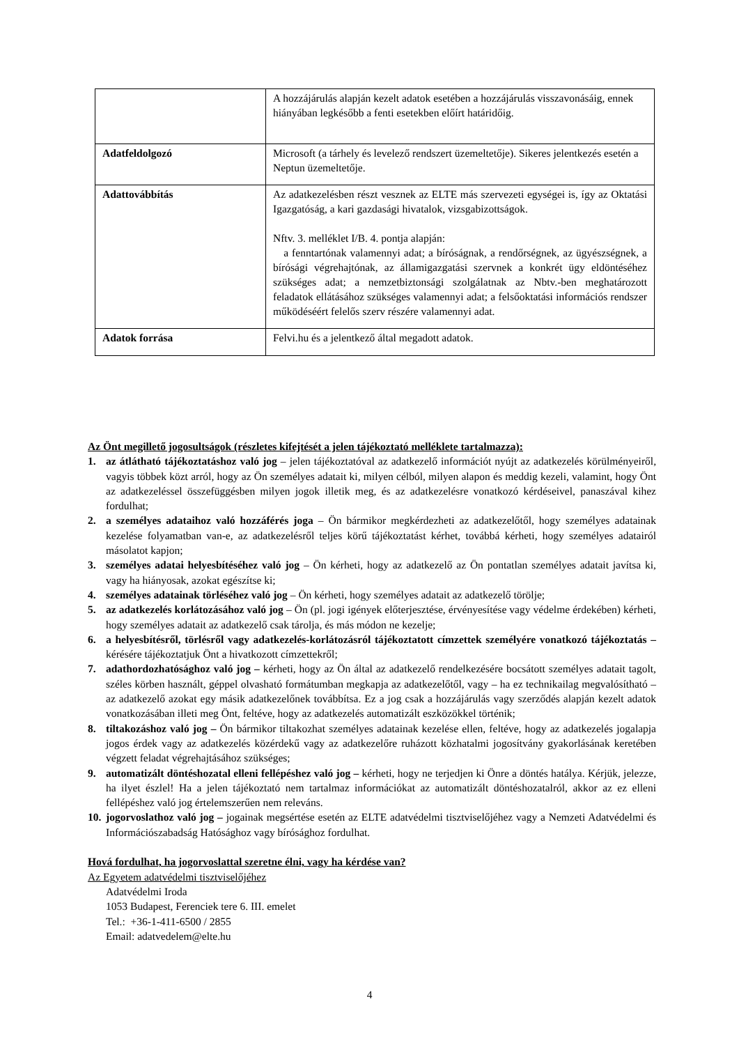| | A hozzájárulás alapján kezelt adatok esetében a hozzájárulás visszavonásáig, ennek hiányában legkésőbb a fenti esetekben előírt határidőig. |
| Adatfeldolgozó | Microsoft (a tárhely és levelező rendszert üzemeltetője). Sikeres jelentkezés esetén a Neptun üzemeltetője. |
| Adattovábbítás | Az adatkezelésben részt vesznek az ELTE más szervezeti egységei is, így az Oktatási Igazgatóság, a kari gazdasági hivatalok, vizsgabizottságok. Nftv. 3. melléklet I/B. 4. pontja alapján: a fenntartónak valamennyi adat; a bíróságnak, a rendőrségnek, az ügyészségnek, a bírósági végrehajtónak, az államigazgatási szervnek a konkrét ügy eldöntéséhez szükséges adat; a nemzetbiztonsági szolgálatnak az Nbtv.-ben meghatározott feladatok ellátásához szükséges valamennyi adat; a felsőoktatási információs rendszer működéséért felelős szerv részére valamennyi adat. |
| Adatok forrása | Felvi.hu és a jelentkező által megadott adatok. |
Az Önt megillető jogosultságok (részletes kifejtését a jelen tájékoztató melléklete tartalmazza):
1. az átlátható tájékoztatáshoz való jog – jelen tájékoztatóval az adatkezelő információt nyújt az adatkezelés körülményeiről, vagyis többek közt arról, hogy az Ön személyes adatait ki, milyen célból, milyen alapon és meddig kezeli, valamint, hogy Önt az adatkezeléssel összefüggésben milyen jogok illetik meg, és az adatkezelésre vonatkozó kérdéseivel, panaszával kihez fordulhat;
2. a személyes adataihoz való hozzáférés joga – Ön bármikor megkérdezheti az adatkezelőtől, hogy személyes adatainak kezelése folyamatban van-e, az adatkezelésről teljes körű tájékoztatást kérhet, továbbá kérheti, hogy személyes adatairól másolatot kapjon;
3. személyes adatai helyesbítéséhez való jog – Ön kérheti, hogy az adatkezelő az Ön pontatlan személyes adatait javítsa ki, vagy ha hiányosak, azokat egészítse ki;
4. személyes adatainak törléséhez való jog – Ön kérheti, hogy személyes adatait az adatkezelő törölje;
5. az adatkezelés korlátozásához való jog – Ön (pl. jogi igények előterjesztése, érvényesítése vagy védelme érdekében) kérheti, hogy személyes adatait az adatkezelő csak tárolja, és más módon ne kezelje;
6. a helyesbítésről, törlésről vagy adatkezelés-korlátozásról tájékoztatott címzettek személyére vonatkozó tájékoztatás – kérésére tájékoztatjuk Önt a hivatkozott címzettekről;
7. adathordozhatósághoz való jog – kérheti, hogy az Ön által az adatkezelő rendelkezésére bocsátott személyes adatait tagolt, széles körben használt, géppel olvasható formátumban megkapja az adatkezelőtől, vagy – ha ez technikailag megvalósítható – az adatkezelő azokat egy másik adatkezelőnek továbbítsa. Ez a jog csak a hozzájárulás vagy szerződés alapján kezelt adatok vonatkozásában illeti meg Önt, feltéve, hogy az adatkezelés automatizált eszközökkel történik;
8. tiltakozáshoz való jog – Ön bármikor tiltakozhat személyes adatainak kezelése ellen, feltéve, hogy az adatkezelés jogalapja jogos érdek vagy az adatkezelés közérdekű vagy az adatkezelőre ruházott közhatalmi jogosítvány gyakorlásának keretében végzett feladat végrehajtásához szükséges;
9. automatizált döntéshozatal elleni fellépéshez való jog – kérheti, hogy ne terjedjen ki Önre a döntés hatálya. Kérjük, jelezze, ha ilyet észlel! Ha a jelen tájékoztató nem tartalmaz információkat az automatizált döntéshozatalról, akkor az ez elleni fellépéshez való jog értelemszerűen nem releváns.
10. jogorvoslathoz való jog – jogainak megsértése esetén az ELTE adatvédelmi tisztviselőjéhez vagy a Nemzeti Adatvédelmi és Információszabadság Hatósághoz vagy bírósághoz fordulhat.
Hová fordulhat, ha jogorvoslattal szeretne élni, vagy ha kérdése van?
Az Egyetem adatvédelmi tisztviselőjéhez
Adatvédelmi Iroda
1053 Budapest, Ferenciek tere 6. III. emelet
Tel.: +36-1-411-6500 / 2855
Email: adatvedelem@elte.hu
4